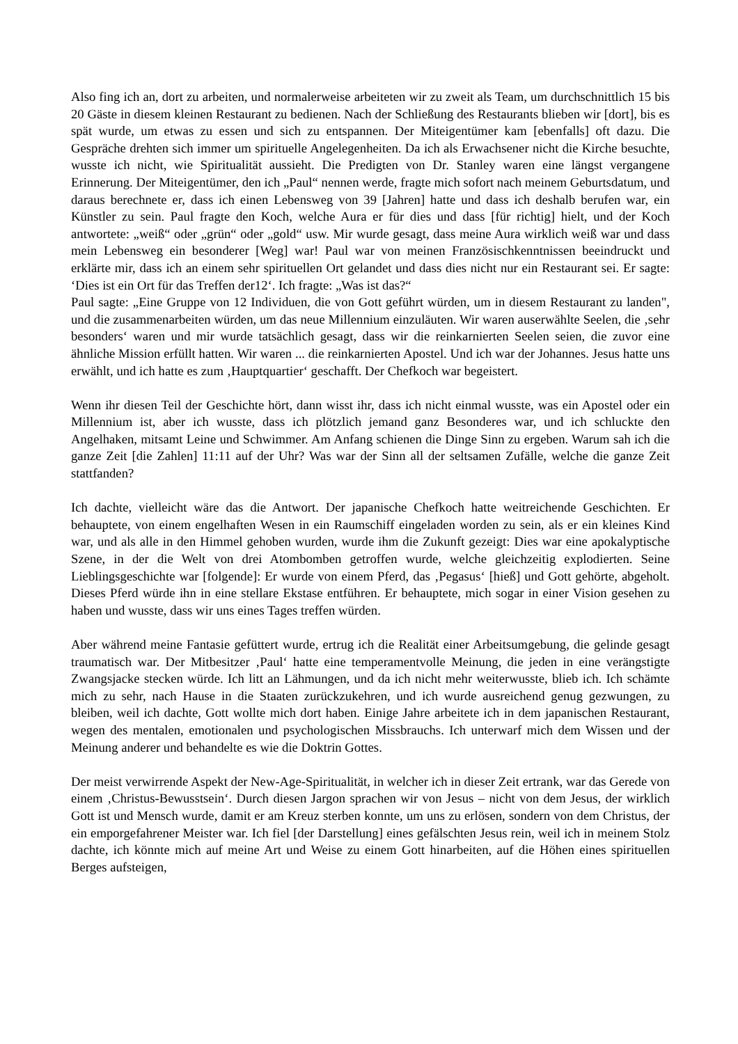Also fing ich an, dort zu arbeiten, und normalerweise arbeiteten wir zu zweit als Team, um durchschnittlich 15 bis 20 Gäste in diesem kleinen Restaurant zu bedienen. Nach der Schließung des Restaurants blieben wir [dort], bis es spät wurde, um etwas zu essen und sich zu entspannen. Der Miteigentümer kam [ebenfalls] oft dazu. Die Gespräche drehten sich immer um spirituelle Angelegenheiten. Da ich als Erwachsener nicht die Kirche besuchte, wusste ich nicht, wie Spiritualität aussieht. Die Predigten von Dr. Stanley waren eine längst vergangene Erinnerung. Der Miteigentümer, den ich „Paul“ nennen werde, fragte mich sofort nach meinem Geburtsdatum, und daraus berechnete er, dass ich einen Lebensweg von 39 [Jahren] hatte und dass ich deshalb berufen war, ein Künstler zu sein. Paul fragte den Koch, welche Aura er für dies und dass [für richtig] hielt, und der Koch antwortete: „weiß“ oder „grün“ oder „gold“ usw. Mir wurde gesagt, dass meine Aura wirklich weiß war und dass mein Lebensweg ein besonderer [Weg] war! Paul war von meinen Französischkenntnissen beeindruckt und erklärte mir, dass ich an einem sehr spirituellen Ort gelandet und dass dies nicht nur ein Restaurant sei. Er sagte: ‘Dies ist ein Ort für das Treffen der12‘. Ich fragte: „Was ist das?“
Paul sagte: „Eine Gruppe von 12 Individuen, die von Gott geführt würden, um in diesem Restaurant zu landen", und die zusammenarbeiten würden, um das neue Millennium einzuläuten. Wir waren auserwählte Seelen, die ‚sehr besonders‘ waren und mir wurde tatsächlich gesagt, dass wir die reinkarnierten Seelen seien, die zuvor eine ähnliche Mission erfüllt hatten. Wir waren ... die reinkarnierten Apostel. Und ich war der Johannes. Jesus hatte uns erwählt, und ich hatte es zum ‚Hauptquartier‘ geschafft. Der Chefkoch war begeistert.
Wenn ihr diesen Teil der Geschichte hört, dann wisst ihr, dass ich nicht einmal wusste, was ein Apostel oder ein Millennium ist, aber ich wusste, dass ich plötzlich jemand ganz Besonderes war, und ich schluckte den Angelhaken, mitsamt Leine und Schwimmer. Am Anfang schienen die Dinge Sinn zu ergeben. Warum sah ich die ganze Zeit [die Zahlen] 11:11 auf der Uhr? Was war der Sinn all der seltsamen Zufälle, welche die ganze Zeit stattfanden?
Ich dachte, vielleicht wäre das die Antwort. Der japanische Chefkoch hatte weitreichende Geschichten. Er behauptete, von einem engelhaften Wesen in ein Raumschiff eingeladen worden zu sein, als er ein kleines Kind war, und als alle in den Himmel gehoben wurden, wurde ihm die Zukunft gezeigt: Dies war eine apokalyptische Szene, in der die Welt von drei Atombomben getroffen wurde, welche gleichzeitig explodierten. Seine Lieblingsgeschichte war [folgende]: Er wurde von einem Pferd, das ‚Pegasus‘ [hieß] und Gott gehörte, abgeholt. Dieses Pferd würde ihn in eine stellare Ekstase entführen. Er behauptete, mich sogar in einer Vision gesehen zu haben und wusste, dass wir uns eines Tages treffen würden.
Aber während meine Fantasie gefüttert wurde, ertrug ich die Realität einer Arbeitsumgebung, die gelinde gesagt traumatisch war. Der Mitbesitzer ‚Paul‘ hatte eine temperamentvolle Meinung, die jeden in eine verängstigte Zwangsjacke stecken würde. Ich litt an Lähmungen, und da ich nicht mehr weiterwusste, blieb ich. Ich schämte mich zu sehr, nach Hause in die Staaten zurückzukehren, und ich wurde ausreichend genug gezwungen, zu bleiben, weil ich dachte, Gott wollte mich dort haben. Einige Jahre arbeitete ich in dem japanischen Restaurant, wegen des mentalen, emotionalen und psychologischen Missbrauchs. Ich unterwarf mich dem Wissen und der Meinung anderer und behandelte es wie die Doktrin Gottes.
Der meist verwirrende Aspekt der New-Age-Spiritualität, in welcher ich in dieser Zeit ertrank, war das Gerede von einem ‚Christus-Bewusstsein‘. Durch diesen Jargon sprachen wir von Jesus – nicht von dem Jesus, der wirklich Gott ist und Mensch wurde, damit er am Kreuz sterben konnte, um uns zu erlösen, sondern von dem Christus, der ein emporgefahrener Meister war. Ich fiel [der Darstellung] eines gefälschten Jesus rein, weil ich in meinem Stolz dachte, ich könnte mich auf meine Art und Weise zu einem Gott hinarbeiten, auf die Höhen eines spirituellen Berges aufsteigen,